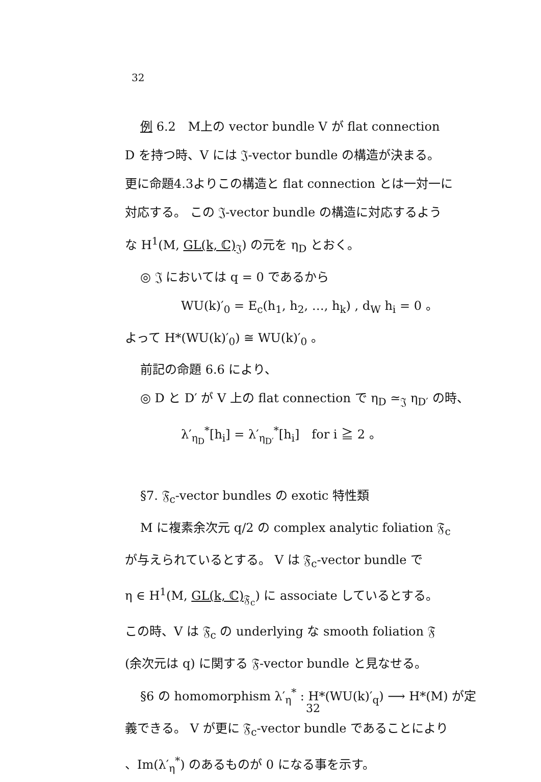32
例 6.2　M上の vector bundle V が flat connection
D を持つ時、V には 𝔍-vector bundle の構造が決まる。
更に命題4.3よりこの構造と flat connection とは一対一に
対応する。 この 𝔍-vector bundle の構造に対応するよう
な H<sup>1</sup>(M, GL(k, ℂ)<sub>𝔍</sub>) の元を η<sub>D</sub> とおく。
◎ 𝔍 においては q = 0 であるから
WU(k)′<sub>0</sub> = E<sub>c</sub>(h<sub>1</sub>, h<sub>2</sub>, …, h<sub>k</sub>) , d<sub>W</sub> h<sub>i</sub> = 0 。
よって H*(WU(k)′<sub>0</sub>) ≅ WU(k)′<sub>0</sub> 。
前記の命題 6.6 により、
◎ D と D′ が V 上の flat connection で η<sub>D</sub> ≃<sub>𝔍</sub> η<sub>D′</sub> の時、
λ′<sub>η<sub>D</sub></sub><sup>*</sup>[h<sub>i</sub>] = λ′<sub>η<sub>D′</sub></sub><sup>*</sup>[h<sub>i</sub>]　for i ≧ 2 。
§7. 𝔉<sub>c</sub>-vector bundles の exotic 特性類
M に複素余次元 q/2 の complex analytic foliation 𝔉<sub>c</sub>
が与えられているとする。 V は 𝔉<sub>c</sub>-vector bundle で
η ∈ H<sup>1</sup>(M, GL(k, ℂ)<sub>𝔉<sub>c</sub></sub>) に associate しているとする。
この時、V は 𝔉<sub>c</sub> の underlying な smooth foliation 𝔉
(余次元は q) に関する 𝔉-vector bundle と見なせる。
§6 の homomorphism λ′<sub>η</sub><sup>*</sup> : H*(WU(k)′<sub>q</sub>) ⟶ H*(M) が定
義できる。 V が更に 𝔉<sub>c</sub>-vector bundle であることにより
、Im(λ′<sub>η</sub><sup>*</sup>) のあるものが 0 になる事を示す。
32